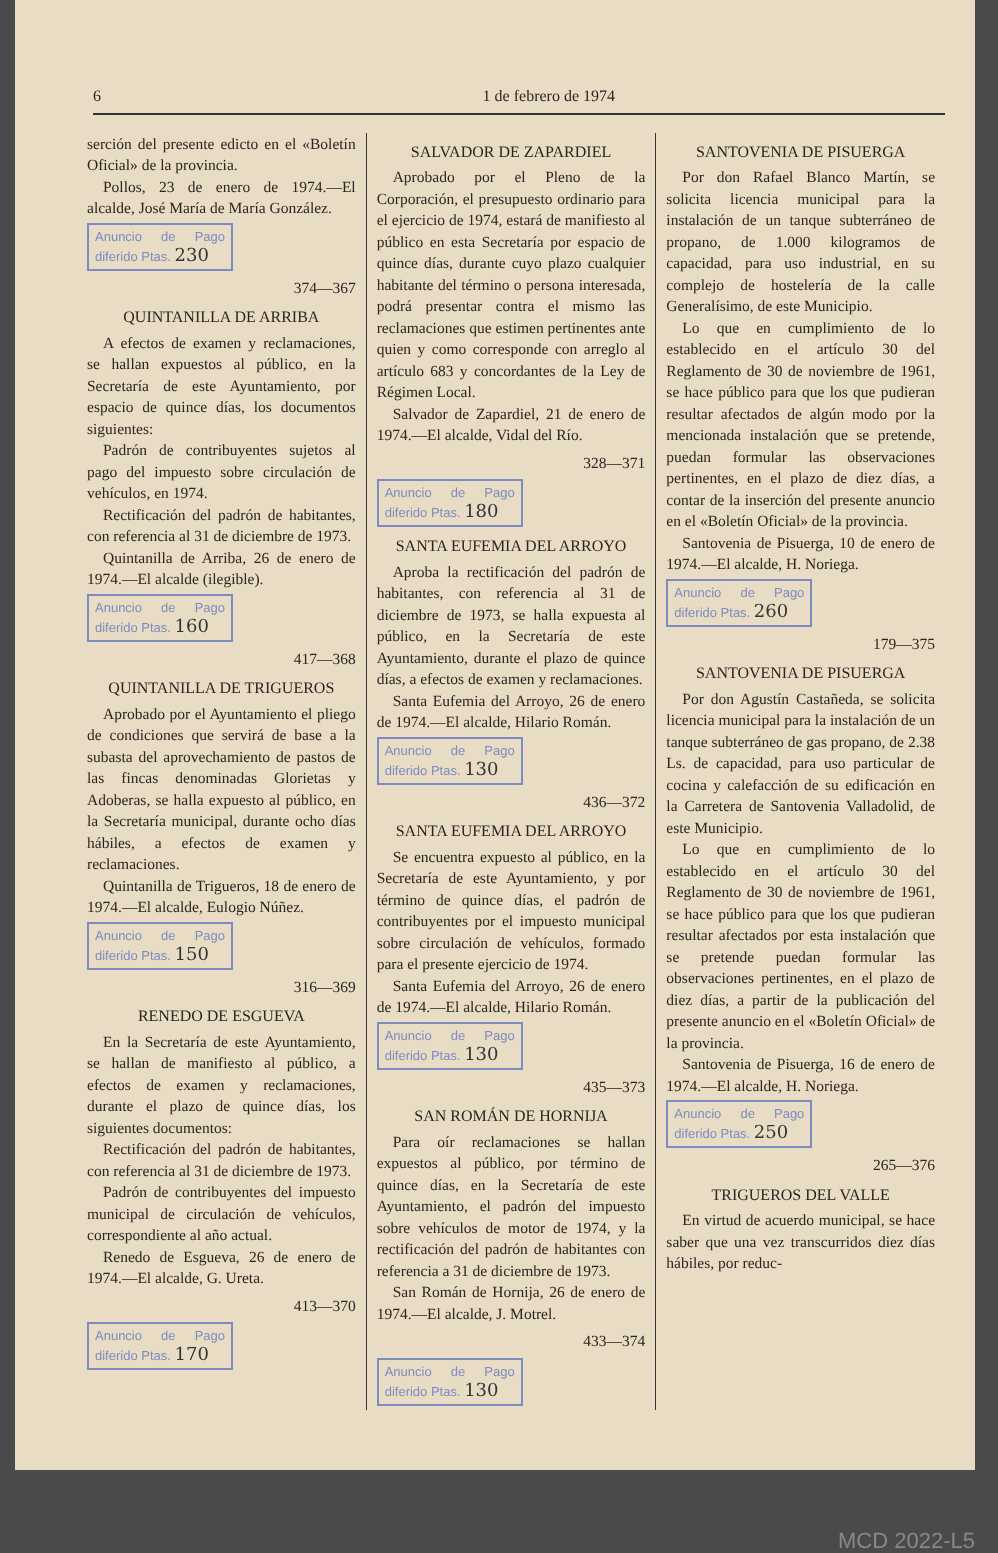6 1 de febrero de 1974
serción del presente edicto en el «Boletín Oficial» de la provincia.
Pollos, 23 de enero de 1974.—El alcalde, José María de María González.
Anuncio de Pago diferido Ptas. 230
374—367
QUINTANILLA DE ARRIBA
A efectos de examen y reclamaciones, se hallan expuestos al público, en la Secretaría de este Ayuntamiento, por espacio de quince días, los documentos siguientes:
Padrón de contribuyentes sujetos al pago del impuesto sobre circulación de vehículos, en 1974.
Rectificación del padrón de habitantes, con referencia al 31 de diciembre de 1973.
Quintanilla de Arriba, 26 de enero de 1974.—El alcalde (ilegible).
Anuncio de Pago diferido Ptas. 160
417—368
QUINTANILLA DE TRIGUEROS
Aprobado por el Ayuntamiento el pliego de condiciones que servirá de base a la subasta del aprovechamiento de pastos de las fincas denominadas Glorietas y Adoberas, se halla expuesto al público, en la Secretaría municipal, durante ocho días hábiles, a efectos de examen y reclamaciones.
Quintanilla de Trigueros, 18 de enero de 1974.—El alcalde, Eulogio Núñez.
Anuncio de Pago diferido Ptas. 150
316—369
RENEDO DE ESGUEVA
En la Secretaría de este Ayuntamiento, se hallan de manifiesto al público, a efectos de examen y reclamaciones, durante el plazo de quince días, los siguientes documentos:
Rectificación del padrón de habitantes, con referencia al 31 de diciembre de 1973.
Padrón de contribuyentes del impuesto municipal de circulación de vehículos, correspondiente al año actual.
Renedo de Esgueva, 26 de enero de 1974.—El alcalde, G. Ureta.
413—370
Anuncio de Pago diferido Ptas. 170
SALVADOR DE ZAPARDIEL
Aprobado por el Pleno de la Corporación, el presupuesto ordinario para el ejercicio de 1974, estará de manifiesto al público en esta Secretaría por espacio de quince días, durante cuyo plazo cualquier habitante del término o persona interesada, podrá presentar contra el mismo las reclamaciones que estimen pertinentes ante quien y como corresponde con arreglo al artículo 683 y concordantes de la Ley de Régimen Local.
Salvador de Zapardiel, 21 de enero de 1974.—El alcalde, Vidal del Río.
328—371
Anuncio de Pago diferido Ptas. 180
SANTA EUFEMIA DEL ARROYO
Aproba la rectificación del padrón de habitantes, con referencia al 31 de diciembre de 1973, se halla expuesta al público, en la Secretaría de este Ayuntamiento, durante el plazo de quince días, a efectos de examen y reclamaciones.
Santa Eufemia del Arroyo, 26 de enero de 1974.—El alcalde, Hilario Román.
Anuncio de Pago diferido Ptas. 130
436—372
SANTA EUFEMIA DEL ARROYO
Se encuentra expuesto al público, en la Secretaría de este Ayuntamiento, y por término de quince días, el padrón de contribuyentes por el impuesto municipal sobre circulación de vehículos, formado para el presente ejercicio de 1974.
Santa Eufemia del Arroyo, 26 de enero de 1974.—El alcalde, Hilario Román.
Anuncio de Pago diferido Ptas. 130
435—373
SAN ROMÁN DE HORNIJA
Para oír reclamaciones se hallan expuestos al público, por término de quince días, en la Secretaría de este Ayuntamiento, el padrón del impuesto sobre vehículos de motor de 1974, y la rectificación del padrón de habitantes con referencia a 31 de diciembre de 1973.
San Román de Hornija, 26 de enero de 1974.—El alcalde, J. Motrel.
433—374
Anuncio de Pago diferido Ptas. 130
SANTOVENIA DE PISUERGA
Por don Rafael Blanco Martín, se solicita licencia municipal para la instalación de un tanque subterráneo de propano, de 1.000 kilogramos de capacidad, para uso industrial, en su complejo de hostelería de la calle Generalísimo, de este Municipio.
Lo que en cumplimiento de lo establecido en el artículo 30 del Reglamento de 30 de noviembre de 1961, se hace público para que los que pudieran resultar afectados de algún modo por la mencionada instalación que se pretende, puedan formular las observaciones pertinentes, en el plazo de diez días, a contar de la inserción del presente anuncio en el «Boletín Oficial» de la provincia.
Santovenia de Pisuerga, 10 de enero de 1974.—El alcalde, H. Noriega.
Anuncio de Pago diferido Ptas. 260
179—375
SANTOVENIA DE PISUERGA
Por don Agustín Castañeda, se solicita licencia municipal para la instalación de un tanque subterráneo de gas propano, de 2.38 Ls. de capacidad, para uso particular de cocina y calefacción de su edificación en la Carretera de Santovenia Valladolid, de este Municipio.
Lo que en cumplimiento de lo establecido en el artículo 30 del Reglamento de 30 de noviembre de 1961, se hace público para que los que pudieran resultar afectados por esta instalación que se pretende puedan formular las observaciones pertinentes, en el plazo de diez días, a partir de la publicación del presente anuncio en el «Boletín Oficial» de la provincia.
Santovenia de Pisuerga, 16 de enero de 1974.—El alcalde, H. Noriega.
Anuncio de Pago diferido Ptas. 250
265—376
TRIGUEROS DEL VALLE
En virtud de acuerdo municipal, se hace saber que una vez transcurridos diez días hábiles, por reduc-
MCD 2022-L5